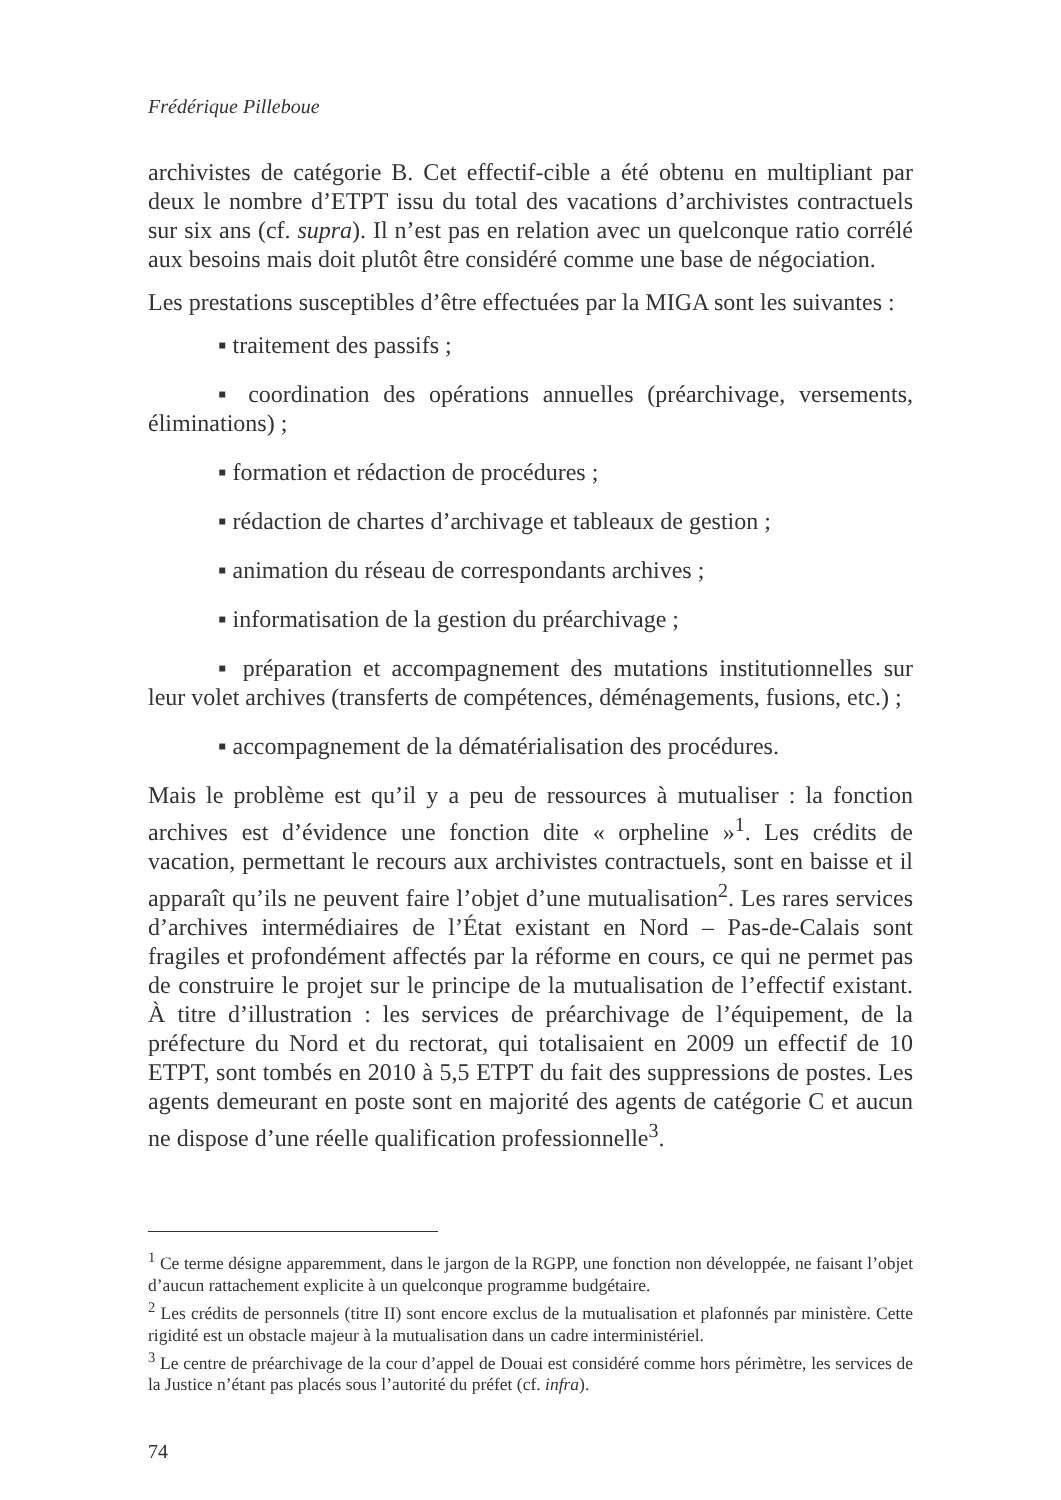Frédérique Pilleboue
archivistes de catégorie B. Cet effectif-cible a été obtenu en multipliant par deux le nombre d’ETPT issu du total des vacations d’archivistes contractuels sur six ans (cf. supra). Il n’est pas en relation avec un quelconque ratio corrélé aux besoins mais doit plutôt être considéré comme une base de négociation.
Les prestations susceptibles d’être effectuées par la MIGA sont les suivantes :
▪ traitement des passifs ;
▪ coordination des opérations annuelles (préarchivage, versements, éliminations) ;
▪ formation et rédaction de procédures ;
▪ rédaction de chartes d’archivage et tableaux de gestion ;
▪ animation du réseau de correspondants archives ;
▪ informatisation de la gestion du préarchivage ;
▪ préparation et accompagnement des mutations institutionnelles sur leur volet archives (transferts de compétences, déménagements, fusions, etc.) ;
▪ accompagnement de la dématérialisation des procédures.
Mais le problème est qu’il y a peu de ressources à mutualiser : la fonction archives est d’évidence une fonction dite « orpheline »<sup>1</sup>. Les crédits de vacation, permettant le recours aux archivistes contractuels, sont en baisse et il apparaît qu’ils ne peuvent faire l’objet d’une mutualisation<sup>2</sup>. Les rares services d’archives intermédiaires de l’État existant en Nord – Pas-de-Calais sont fragiles et profondément affectés par la réforme en cours, ce qui ne permet pas de construire le projet sur le principe de la mutualisation de l’effectif existant. À titre d’illustration : les services de préarchivage de l’équipement, de la préfecture du Nord et du rectorat, qui totalisaient en 2009 un effectif de 10 ETPT, sont tombés en 2010 à 5,5 ETPT du fait des suppressions de postes. Les agents demeurant en poste sont en majorité des agents de catégorie C et aucun ne dispose d’une réelle qualification professionnelle<sup>3</sup>.
<sup>1</sup> Ce terme désigne apparemment, dans le jargon de la RGPP, une fonction non développée, ne faisant l’objet d’aucun rattachement explicite à un quelconque programme budgétaire.
<sup>2</sup> Les crédits de personnels (titre II) sont encore exclus de la mutualisation et plafonnés par ministère. Cette rigidité est un obstacle majeur à la mutualisation dans un cadre interministériel.
<sup>3</sup> Le centre de préarchivage de la cour d’appel de Douai est considéré comme hors périmètre, les services de la Justice n’étant pas placés sous l’autorité du préfet (cf. infra).
74